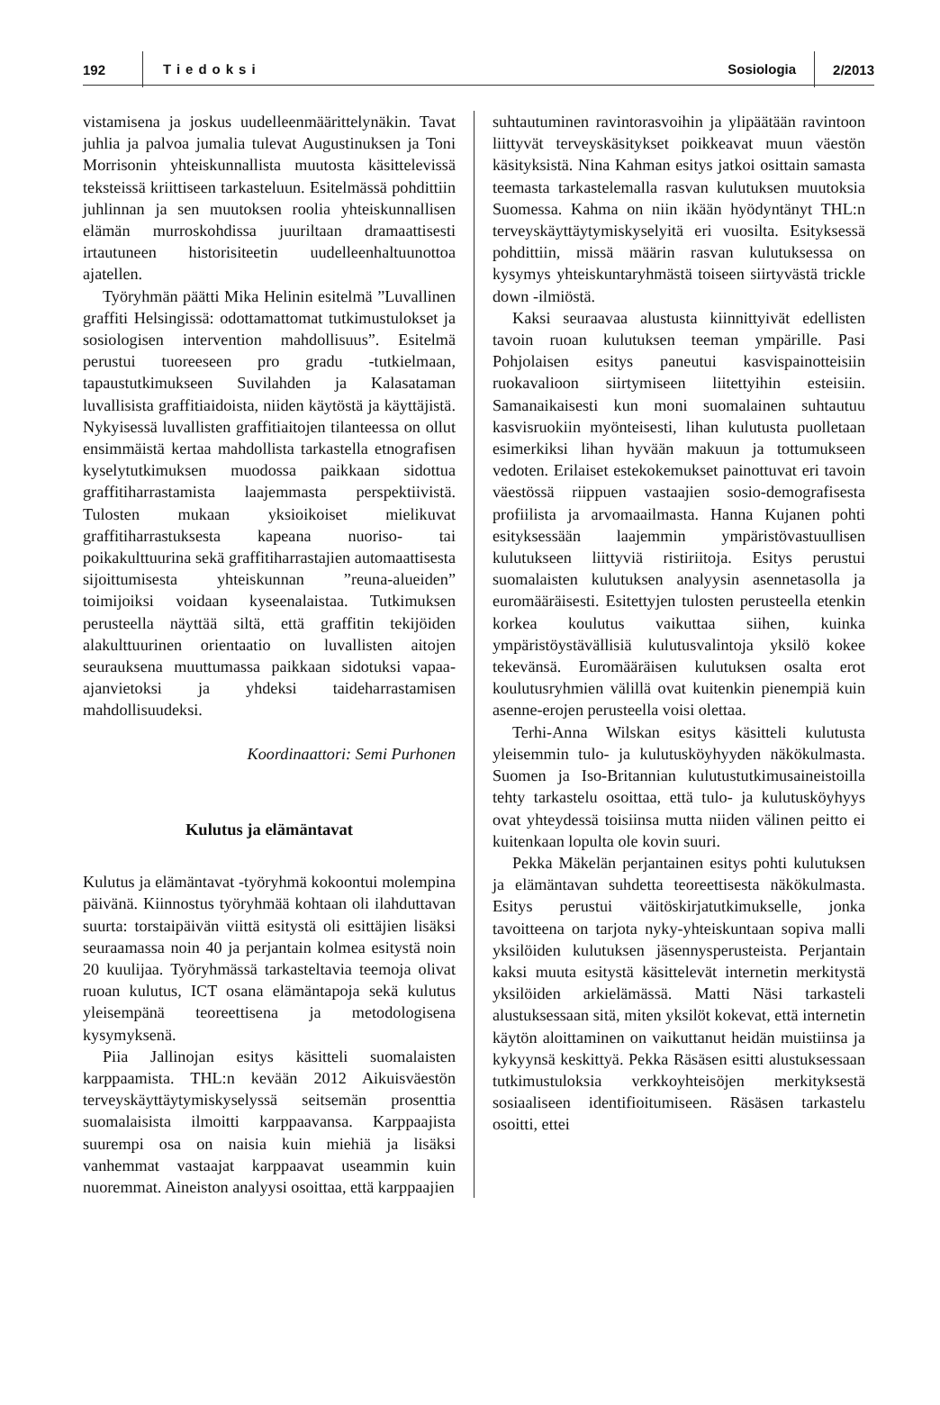192 Tiedoksi Sosiologia 2/2013
vistamisena ja joskus uudelleenmäärittelynäkin. Tavat juhlia ja palvoa jumalia tulevat Augustinuksen ja Toni Morrisonin yhteiskunnallista muutosta käsittelevissä teksteissä kriittiseen tarkasteluun. Esitelmässä pohdittiin juhlinnan ja sen muutoksen roolia yhteiskunnallisen elämän murroskohdissa juuriltaan dramaattisesti irtautuneen historisiteetin uudelleenhaltuunottoa ajatellen.
Työryhmän päätti Mika Helinin esitelmä ”Luvallinen graffiti Helsingissä: odottamattomat tutkimustulokset ja sosiologisen intervention mahdollisuus”. Esitelmä perustui tuoreeseen pro gradu -tutkielmaan, tapaustutkimukseen Suvilahden ja Kalasataman luvallisista graffitiaidoista, niiden käytöstä ja käyttäjistä. Nykyisessä luvallisten graffitiaitojen tilanteessa on ollut ensimmäistä kertaa mahdollista tarkastella etnografisen kyselytutkimuksen muodossa paikkaan sidottua graffitiharrastamista laajemmasta perspektiivistä. Tulosten mukaan yksioikoiset mielikuvat graffitiharrastuksesta kapeana nuoriso- tai poikakulttuurina sekä graffitiharrastajien automaattisesta sijoittumisesta yhteiskunnan ”reuna-alueiden” toimijoiksi voidaan kyseenalaistaa. Tutkimuksen perusteella näyttää siltä, että graffitin tekijöiden alakulttuurinen orientaatio on luvallisten aitojen seurauksena muuttumassa paikkaan sidotuksi vapaa-ajanvietoksi ja yhdeksi taideharrastamisen mahdollisuudeksi.
Koordinaattori: Semi Purhonen
Kulutus ja elämäntavat
Kulutus ja elämäntavat -työryhmä kokoontui molempina päivänä. Kiinnostus työryhmää kohtaan oli ilahduttavan suurta: torstaipäivän viittä esitystä oli esittäjien lisäksi seuraamassa noin 40 ja perjantain kolmea esitystä noin 20 kuulijaa. Työryhmässä tarkasteltavia teemoja olivat ruoan kulutus, ICT osana elämäntapoja sekä kulutus yleisempänä teoreettisena ja metodologisena kysymyksenä.
Piia Jallinojan esitys käsitteli suomalaisten karppaamista. THL:n kevään 2012 Aikuisväestön terveyskäyttäytymiskyselyssä seitsemän prosenttia suomalaisista ilmoitti karppaavansa. Karppaajista suurempi osa on naisia kuin miehiä ja lisäksi vanhemmat vastaajat karppaavat useammin kuin nuoremmat. Aineiston analyysi osoittaa, että karppaajien
suhtautuminen ravintorasvoihin ja ylipäätään ravintoon liittyvät terveyskäsitykset poikkeavat muun väestön käsityksistä. Nina Kahman esitys jatkoi osittain samasta teemasta tarkastelemalla rasvan kulutuksen muutoksia Suomessa. Kahma on niin ikään hyödyntänyt THL:n terveyskäyttäytymiskyselyitä eri vuosilta. Esityksessä pohdittiin, missä määrin rasvan kulutuksessa on kysymys yhteiskuntaryhmästä toiseen siirtyvästä trickle down -ilmiöstä.
Kaksi seuraavaa alustusta kiinnittyivät edellisten tavoin ruoan kulutuksen teeman ympärille. Pasi Pohjolaisen esitys paneutui kasvispainotteisiin ruokavalioon siirtymiseen liitettyihin esteisiin. Samanaikaisesti kun moni suomalainen suhtautuu kasvisruokiin myönteisesti, lihan kulutusta puolletaan esimerkiksi lihan hyvään makuun ja tottumukseen vedoten. Erilaiset estekokemukset painottuvat eri tavoin väestössä riippuen vastaajien sosio-demografisesta profiilista ja arvomaailmasta. Hanna Kujanen pohti esityksessään laajemmin ympäristövastuullisen kulutukseen liittyviä ristiriitoja. Esitys perustui suomalaisten kulutuksen analyysin asennetasolla ja euromääräisesti. Esitettyjen tulosten perusteella etenkin korkea koulutus vaikuttaa siihen, kuinka ympäristöystävällisiä kulutusvalintoja yksilö kokee tekevänsä. Euromääräisen kulutuksen osalta erot koulutusryhmien välillä ovat kuitenkin pienempiä kuin asenne-erojen perusteella voisi olettaa.
Terhi-Anna Wilskan esitys käsitteli kulutusta yleisemmin tulo- ja kulutusköyhyyden näkökulmasta. Suomen ja Iso-Britannian kulutustutkimusaineistoilla tehty tarkastelu osoittaa, että tulo- ja kulutusköyhyys ovat yhteydessä toisiinsa mutta niiden välinen peitto ei kuitenkaan lopulta ole kovin suuri.
Pekka Mäkelän perjantainen esitys pohti kulutuksen ja elämäntavan suhdetta teoreettisesta näkökulmasta. Esitys perustui väitöskirjatutkimukselle, jonka tavoitteena on tarjota nyky-yhteiskuntaan sopiva malli yksilöiden kulutuksen jäsennysperusteista. Perjantain kaksi muuta esitystä käsittelevät internetin merkitystä yksilöiden arkielämässä. Matti Näsi tarkasteli alustuksessaan sitä, miten yksilöt kokevat, että internetin käytön aloittaminen on vaikuttanut heidän muistiinsa ja kykyynsä keskittyä. Pekka Räsäsen esitti alustuksessaan tutkimustuloksia verkkoyhteisöjen merkityksestä sosiaaliseen identifioitumiseen. Räsäsen tarkastelu osoitti, ettei